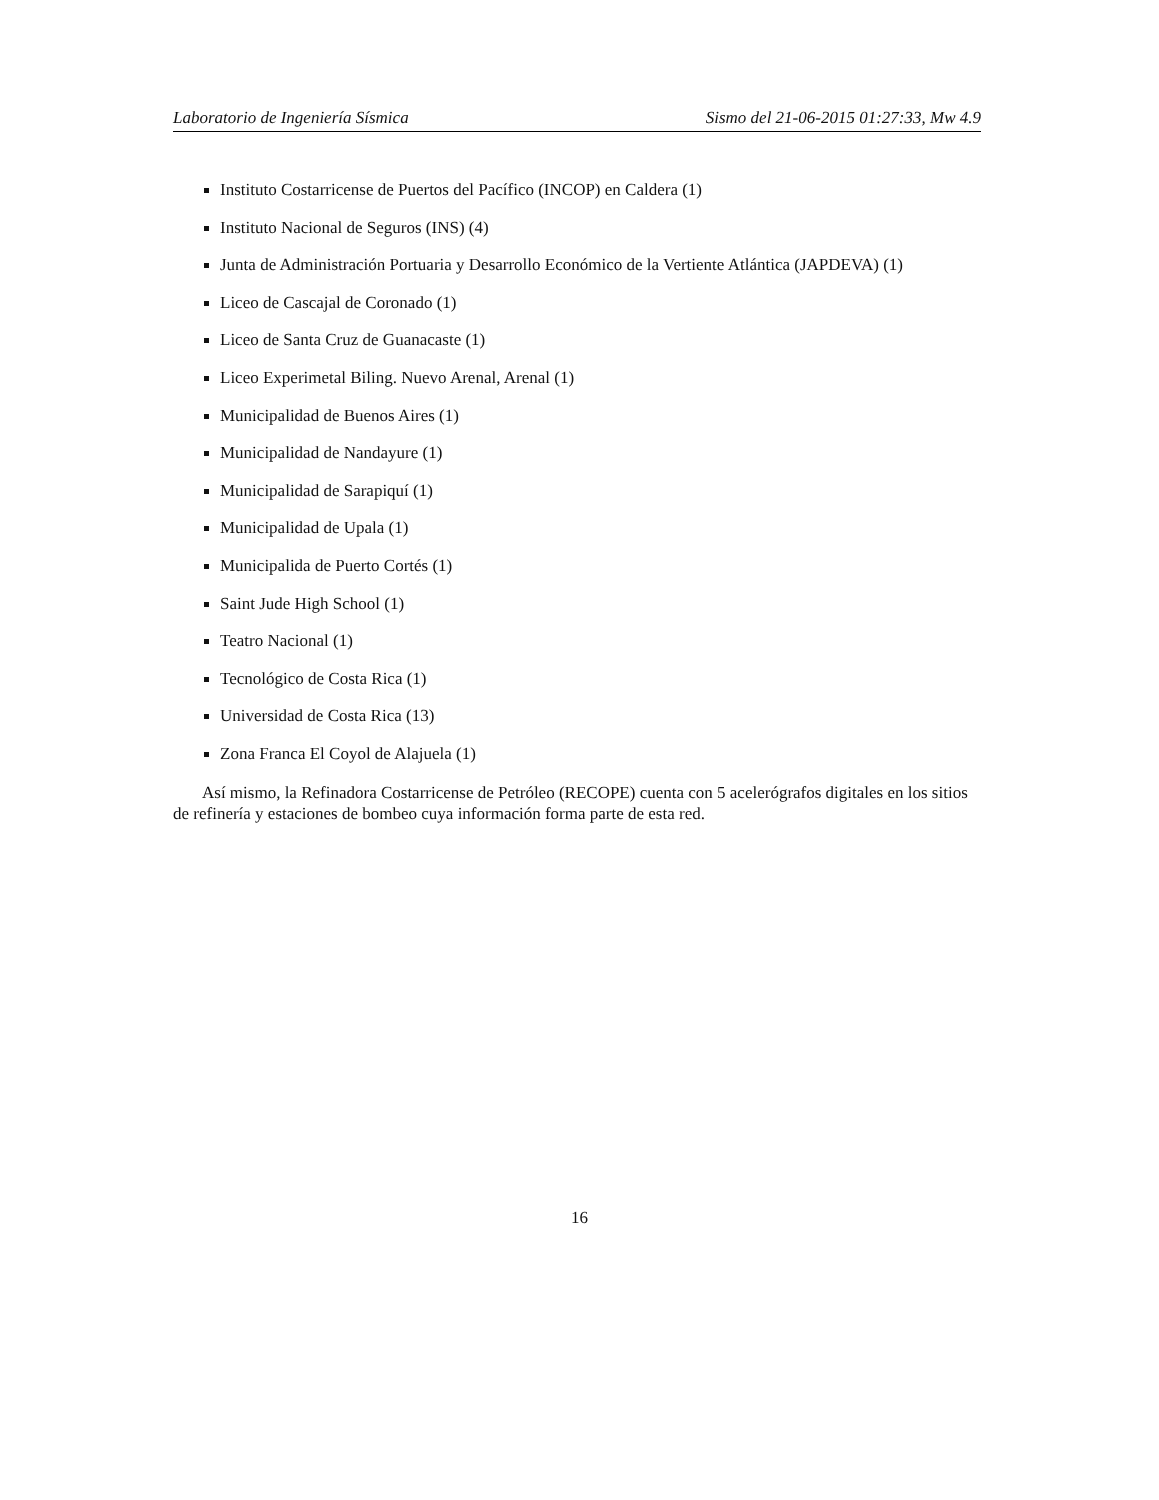Laboratorio de Ingeniería Sísmica Sismo del 21-06-2015 01:27:33, Mw 4.9
Instituto Costarricense de Puertos del Pacífico (INCOP) en Caldera (1)
Instituto Nacional de Seguros (INS) (4)
Junta de Administración Portuaria y Desarrollo Económico de la Vertiente Atlántica (JAPDEVA) (1)
Liceo de Cascajal de Coronado (1)
Liceo de Santa Cruz de Guanacaste (1)
Liceo Experimetal Biling. Nuevo Arenal, Arenal (1)
Municipalidad de Buenos Aires (1)
Municipalidad de Nandayure (1)
Municipalidad de Sarapiquí (1)
Municipalidad de Upala (1)
Municipalida de Puerto Cortés (1)
Saint Jude High School (1)
Teatro Nacional (1)
Tecnológico de Costa Rica (1)
Universidad de Costa Rica (13)
Zona Franca El Coyol de Alajuela (1)
Así mismo, la Refinadora Costarricense de Petróleo (RECOPE) cuenta con 5 acelerógrafos digitales en los sitios de refinería y estaciones de bombeo cuya información forma parte de esta red.
16